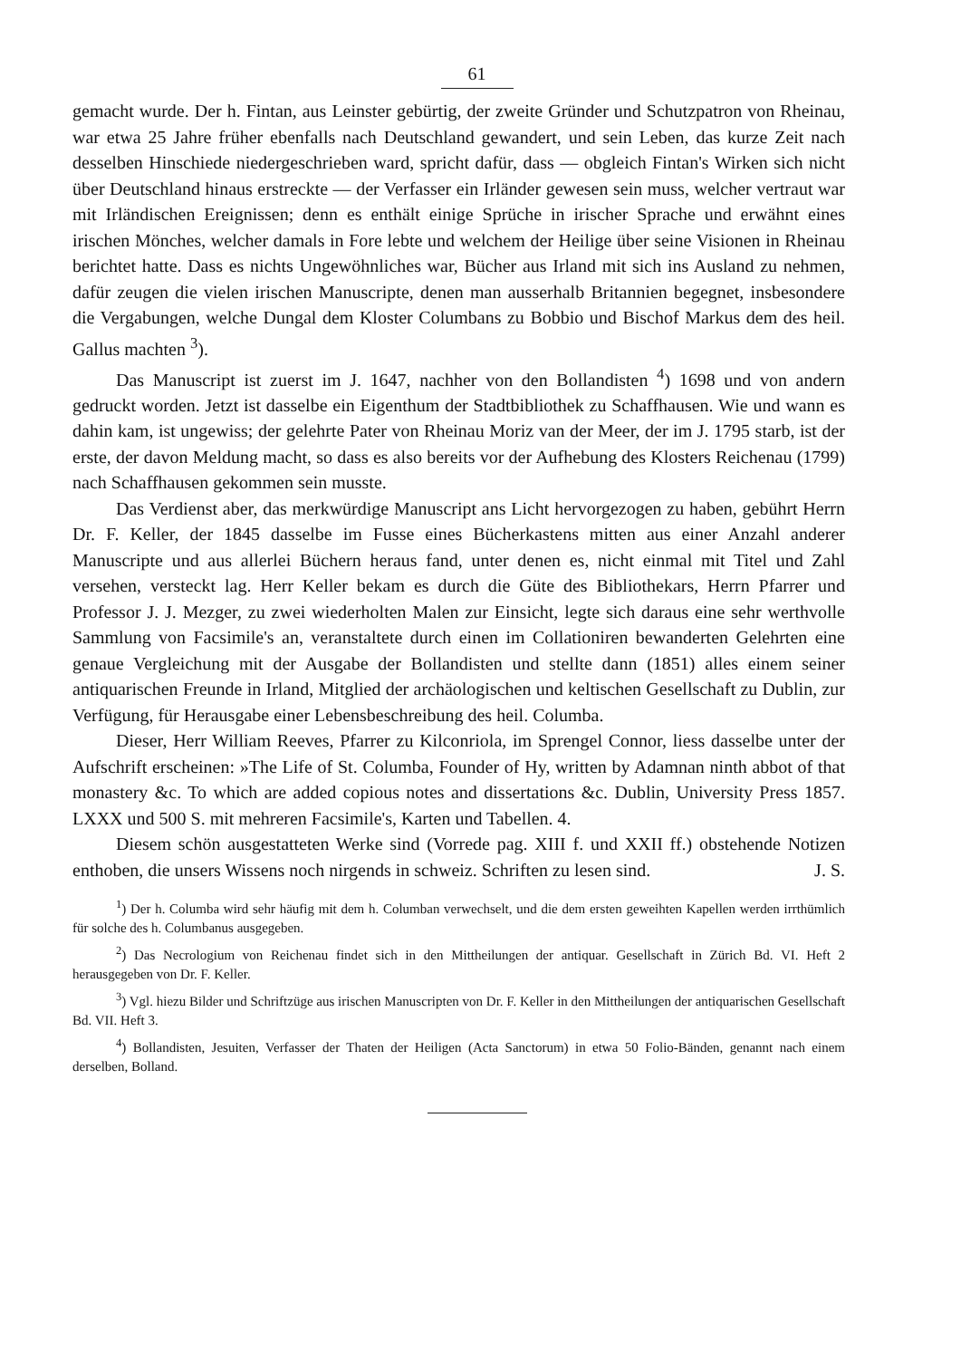61
gemacht wurde. Der h. Fintan, aus Leinster gebürtig, der zweite Gründer und Schutzpatron von Rheinau, war etwa 25 Jahre früher ebenfalls nach Deutschland gewandert, und sein Leben, das kurze Zeit nach desselben Hinschiede niedergeschrieben ward, spricht dafür, dass — obgleich Fintan's Wirken sich nicht über Deutschland hinaus erstreckte — der Verfasser ein Irländer gewesen sein muss, welcher vertraut war mit Irländischen Ereignissen; denn es enthält einige Sprüche in irischer Sprache und erwähnt eines irischen Mönches, welcher damals in Fore lebte und welchem der Heilige über seine Visionen in Rheinau berichtet hatte. Dass es nichts Ungewöhnliches war, Bücher aus Irland mit sich ins Ausland zu nehmen, dafür zeugen die vielen irischen Manuscripte, denen man ausserhalb Britannien begegnet, insbesondere die Vergabungen, welche Dungal dem Kloster Columbans zu Bobbio und Bischof Markus dem des heil. Gallus machten <sup>3</sup>).
Das Manuscript ist zuerst im J. 1647, nachher von den Bollandisten <sup>4</sup>) 1698 und von andern gedruckt worden. Jetzt ist dasselbe ein Eigenthum der Stadtbibliothek zu Schaffhausen. Wie und wann es dahin kam, ist ungewiss; der gelehrte Pater von Rheinau Moriz van der Meer, der im J. 1795 starb, ist der erste, der davon Meldung macht, so dass es also bereits vor der Aufhebung des Klosters Reichenau (1799) nach Schaffhausen gekommen sein musste.
Das Verdienst aber, das merkwürdige Manuscript ans Licht hervorgezogen zu haben, gebührt Herrn Dr. F. Keller, der 1845 dasselbe im Fusse eines Bücherkastens mitten aus einer Anzahl anderer Manuscripte und aus allerlei Büchern heraus fand, unter denen es, nicht einmal mit Titel und Zahl versehen, versteckt lag. Herr Keller bekam es durch die Güte des Bibliothekars, Herrn Pfarrer und Professor J. J. Mezger, zu zwei wiederholten Malen zur Einsicht, legte sich daraus eine sehr werthvolle Sammlung von Facsimile's an, veranstaltete durch einen im Collationiren bewanderten Gelehrten eine genaue Vergleichung mit der Ausgabe der Bollandisten und stellte dann (1851) alles einem seiner antiquarischen Freunde in Irland, Mitglied der archäologischen und keltischen Gesellschaft zu Dublin, zur Verfügung, für Herausgabe einer Lebensbeschreibung des heil. Columba.
Dieser, Herr William Reeves, Pfarrer zu Kilconriola, im Sprengel Connor, liess dasselbe unter der Aufschrift erscheinen: »The Life of St. Columba, Founder of Hy, written by Adamnan ninth abbot of that monastery &c. To which are added copious notes and dissertations &c. Dublin, University Press 1857. LXXX und 500 S. mit mehreren Facsimile's, Karten und Tabellen. 4.
Diesem schön ausgestatteten Werke sind (Vorrede pag. XIII f. und XXII ff.) obstehende Notizen enthoben, die unsers Wissens noch nirgends in schweiz. Schriften zu lesen sind. J. S.
<sup>1</sup>) Der h. Columba wird sehr häufig mit dem h. Columban verwechselt, und die dem ersten geweihten Kapellen werden irrthümlich für solche des h. Columbanus ausgegeben.
<sup>2</sup>) Das Necrologium von Reichenau findet sich in den Mittheilungen der antiquar. Gesellschaft in Zürich Bd. VI. Heft 2 herausgegeben von Dr. F. Keller.
<sup>3</sup>) Vgl. hiezu Bilder und Schriftzüge aus irischen Manuscripten von Dr. F. Keller in den Mittheilungen der antiquarischen Gesellschaft Bd. VII. Heft 3.
<sup>4</sup>) Bollandisten, Jesuiten, Verfasser der Thaten der Heiligen (Acta Sanctorum) in etwa 50 Folio-Bänden, genannt nach einem derselben, Bolland.